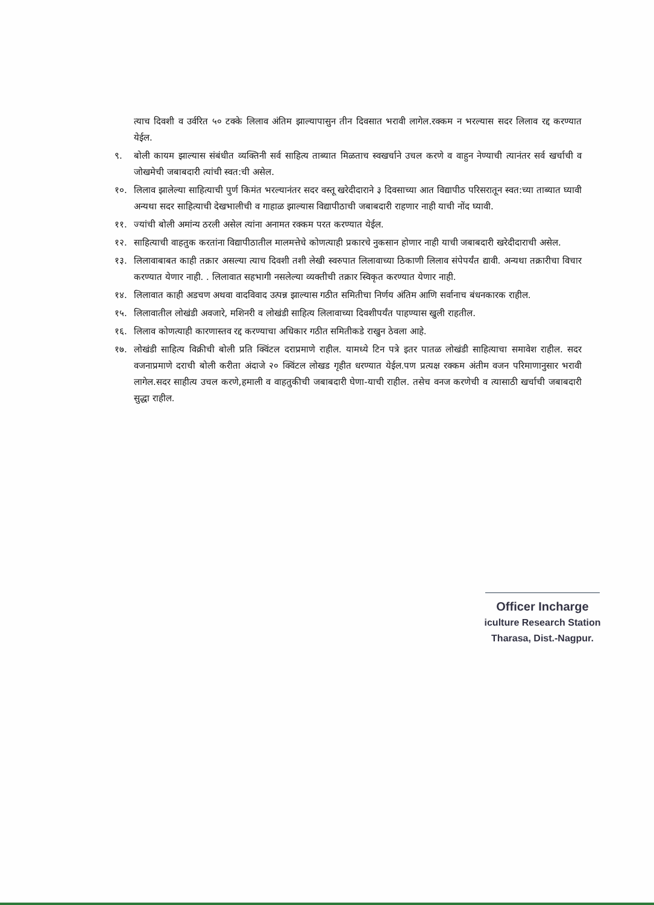त्याच दिवशी व उर्वरित ५० टक्के लिलाव अंतिम झाल्यापासुन तीन दिवसात भरावी लागेल.रक्कम न भरल्यास सदर लिलाव रद्द करण्यात येईल.
९. बोली कायम झाल्यास संबंधीत व्यक्तिनी सर्व साहित्य ताब्यात मिळताच स्वखर्चाने उचल करणे व वाहुन नेण्याची त्यानंतर सर्व खर्चाची व जोखमेची जबाबदारी त्यांची स्वत:ची असेल.
१०. लिलाव झालेल्या साहित्याची पुर्ण किमंत भरल्यानंतर सदर वस्तू खरेदीदाराने ३ दिवसाच्या आत विद्यापीठ परिसरातून स्वत:च्या ताब्यात घ्यावी अन्यथा सदर साहित्याची देखभालीची व गाहाळ झाल्यास विद्यापीठाची जबाबदारी राहणार नाही याची नोंद घ्यावी.
११. ज्यांची बोली अमांन्य ठरली असेल त्यांना अनामत रक्कम परत करण्यात येईल.
१२. साहित्याची वाहतुक करतांना विद्यापीठातील मालमत्तेचे कोणत्याही प्रकारचे नुकसान होणार नाही याची जबाबदारी खरेदीदाराची असेल.
१३. लिलावाबाबत काही तक्रार असल्या त्याच दिवशी तशी लेखी स्वरुपात लिलावाच्या ठिकाणी लिलाव संपेपर्यंत द्यावी. अन्यथा तक्रारीचा विचार करण्यात येणार नाही. . लिलावात सहभागी नसलेल्या व्यक्तीची तक्रार स्विकृत करण्यात येणार नाही.
१४. लिलावात काही अडचण अथवा वादविवाद उत्पन्न झाल्यास गठीत समितीचा निर्णय अंतिम आणि सर्वानाच बंधनकारक राहील.
१५. लिलावातील लोखंडी अवजारे, मशिनरी व लोखंडी साहित्य लिलावाच्या दिवशीपर्यंत पाहण्यास खुली राहतील.
१६. लिलाव कोणत्याही कारणास्तव रद्द करण्याचा अधिकार गठीत समितीकडे राखुन ठेवला आहे.
१७. लोखंडी साहित्य विक्रीची बोली प्रति क्विंटल दराप्रमाणे राहील. यामध्ये टिन पत्रे इतर पातळ लोखंडी साहित्याचा समावेश राहील. सदर वजनाप्रमाणे दराची बोली करीता अंदाजे २० क्विंटल लोखड गृहीत धरण्यात येईल.पण प्रत्यक्ष रक्कम अंतीम वजन परिमाणानुसार भरावी लागेल.सदर साहीत्य उचल करणे,हमाली व वाहतुकीची जबाबदारी घेणा-याची राहील. तसेच वनज करणेची व त्यासाठी खर्चाची जबाबदारी सुद्धा राहील.
Officer Incharge
iculture Research Station
Tharasa, Dist.-Nagpur.